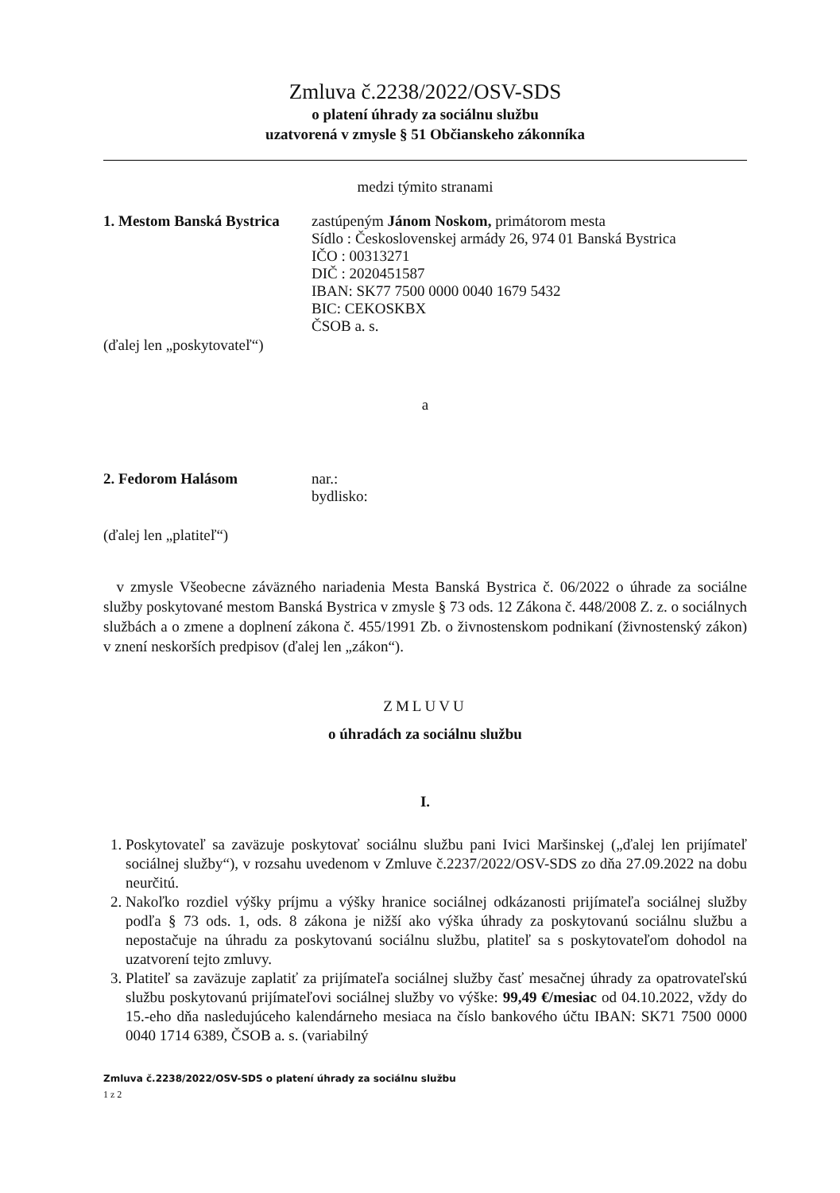Zmluva č.2238/2022/OSV-SDS
o platení úhrady za sociálnu službu
uzatvorená v zmysle § 51 Občianskeho zákonníka
medzi týmito stranami
1. Mestom Banská Bystrica
zastúpeným Jánom Noskom, primátorom mesta
Sídlo : Československej armády 26, 974 01 Banská Bystrica
IČO : 00313271
DIČ : 2020451587
IBAN: SK77 7500 0000 0040 1679 5432
BIC: CEKOSKBX
ČSOB a. s.
(ďalej len „poskytovateľ“)
a
2. Fedorom Halásom nar.:
bydlisko:
(ďalej len „platiteľ“)
v zmysle Všeobecne záväzného nariadenia Mesta Banská Bystrica č. 06/2022 o úhrade za sociálne služby poskytované mestom Banská Bystrica v zmysle § 73 ods. 12 Zákona č. 448/2008 Z. z. o sociálnych službách a o zmene a doplnení zákona č. 455/1991 Zb. o živnostenskom podnikaní (živnostenský zákon) v znení neskorších predpisov (ďalej len „zákon“).
ZMLUVU
o úhradách za sociálnu službu
I.
1. Poskytovateľ sa zaväzuje poskytovať sociálnu službu pani Ivici Maršinskej („ďalej len prijímateľ sociálnej služby“), v rozsahu uvedenom v Zmluve č.2237/2022/OSV-SDS zo dňa 27.09.2022 na dobu neurčitú.
2. Nakoľko rozdiel výšky príjmu a výšky hranice sociálnej odkázanosti prijímateľa sociálnej služby podľa § 73 ods. 1, ods. 8 zákona je nižší ako výška úhrady za poskytovanú sociálnu službu a nepostačuje na úhradu za poskytovanú sociálnu službu, platiteľ sa s poskytovateľom dohodol na uzatvorení tejto zmluvy.
3. Platiteľ sa zaväzuje zaplatiť za prijímateľa sociálnej služby časť mesačnej úhrady za opatrovateľskú službu poskytovanú prijímateľovi sociálnej služby vo výške: 99,49 €/mesiac od 04.10.2022, vždy do 15.-eho dňa nasledujúceho kalendárneho mesiaca na číslo bankového účtu IBAN: SK71 7500 0000 0040 1714 6389, ČSOB a. s. (variabilný
Zmluva č.2238/2022/OSV-SDS o platení úhrady za sociálnu službu
1 z 2